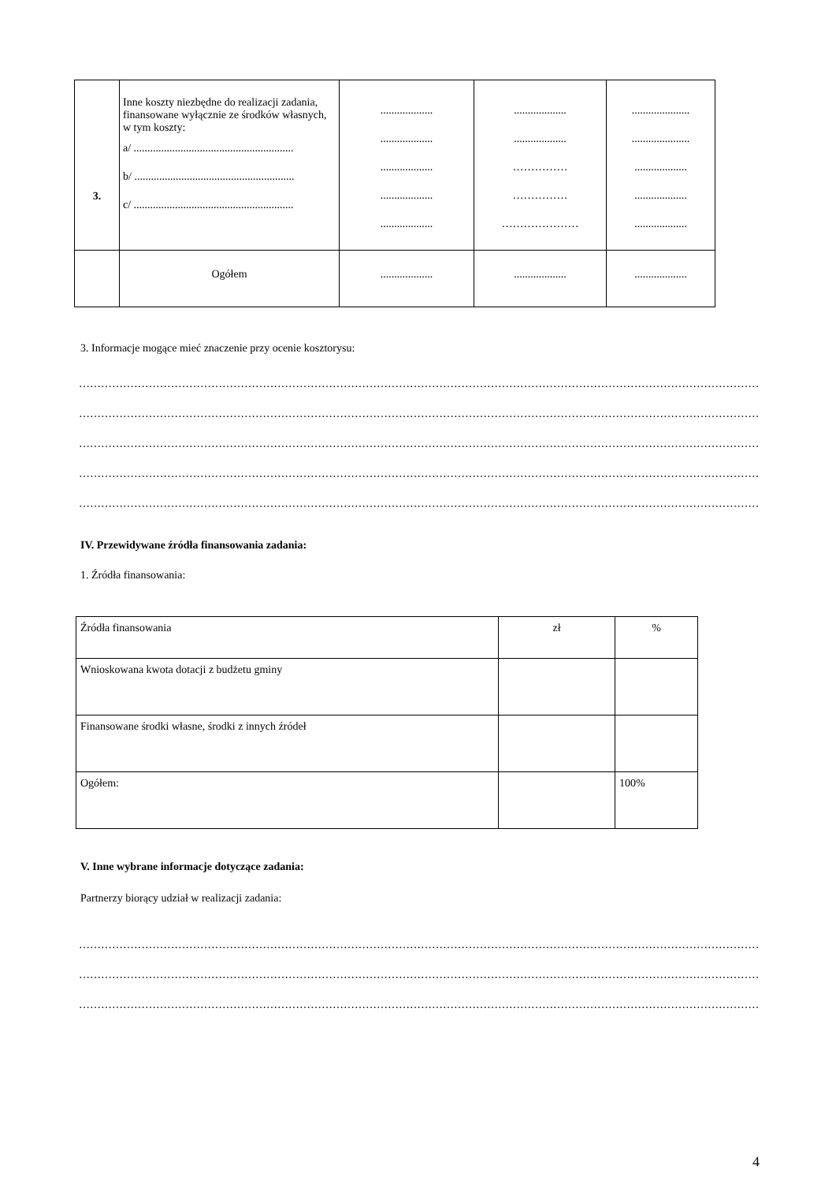| 3. | Inne koszty niezbędne do realizacji zadania, finansowane wyłącznie ze środków własnych, w tym koszty: a/ .......................................................... b/ .......................................................... c/ .......................................................... | ................... ................... ................... ................... ................... | ................... ................... …………… …………… ………………… | ..................... ..................... ................... ................... ................... |
| | Ogółem | ................... | ................... | ................... |
3. Informacje mogące mieć znaczenie przy ocenie kosztorysu:
………………………………………………………………………………………………………………………………………………………………………………
………………………………………………………………………………………………………………………………………………………………………………
………………………………………………………………………………………………………………………………………………………………………………
………………………………………………………………………………………………………………………………………………………………………………
………………………………………………………………………………………………………………………………………………………………………………
IV. Przewidywane źródła finansowania zadania:
1. Źródła finansowania:
| Źródła finansowania | zł | % |
| Wnioskowana kwota dotacji z budżetu gminy | | |
| Finansowane środki własne, środki z innych źródeł | | |
| Ogółem: | | 100% |
V. Inne wybrane informacje dotyczące zadania:
Partnerzy biorący udział w realizacji zadania:
………………………………………………………………………………………………………………………………………………………………………………
………………………………………………………………………………………………………………………………………………………………………………
………………………………………………………………………………………………………………………………………………………………………………
4